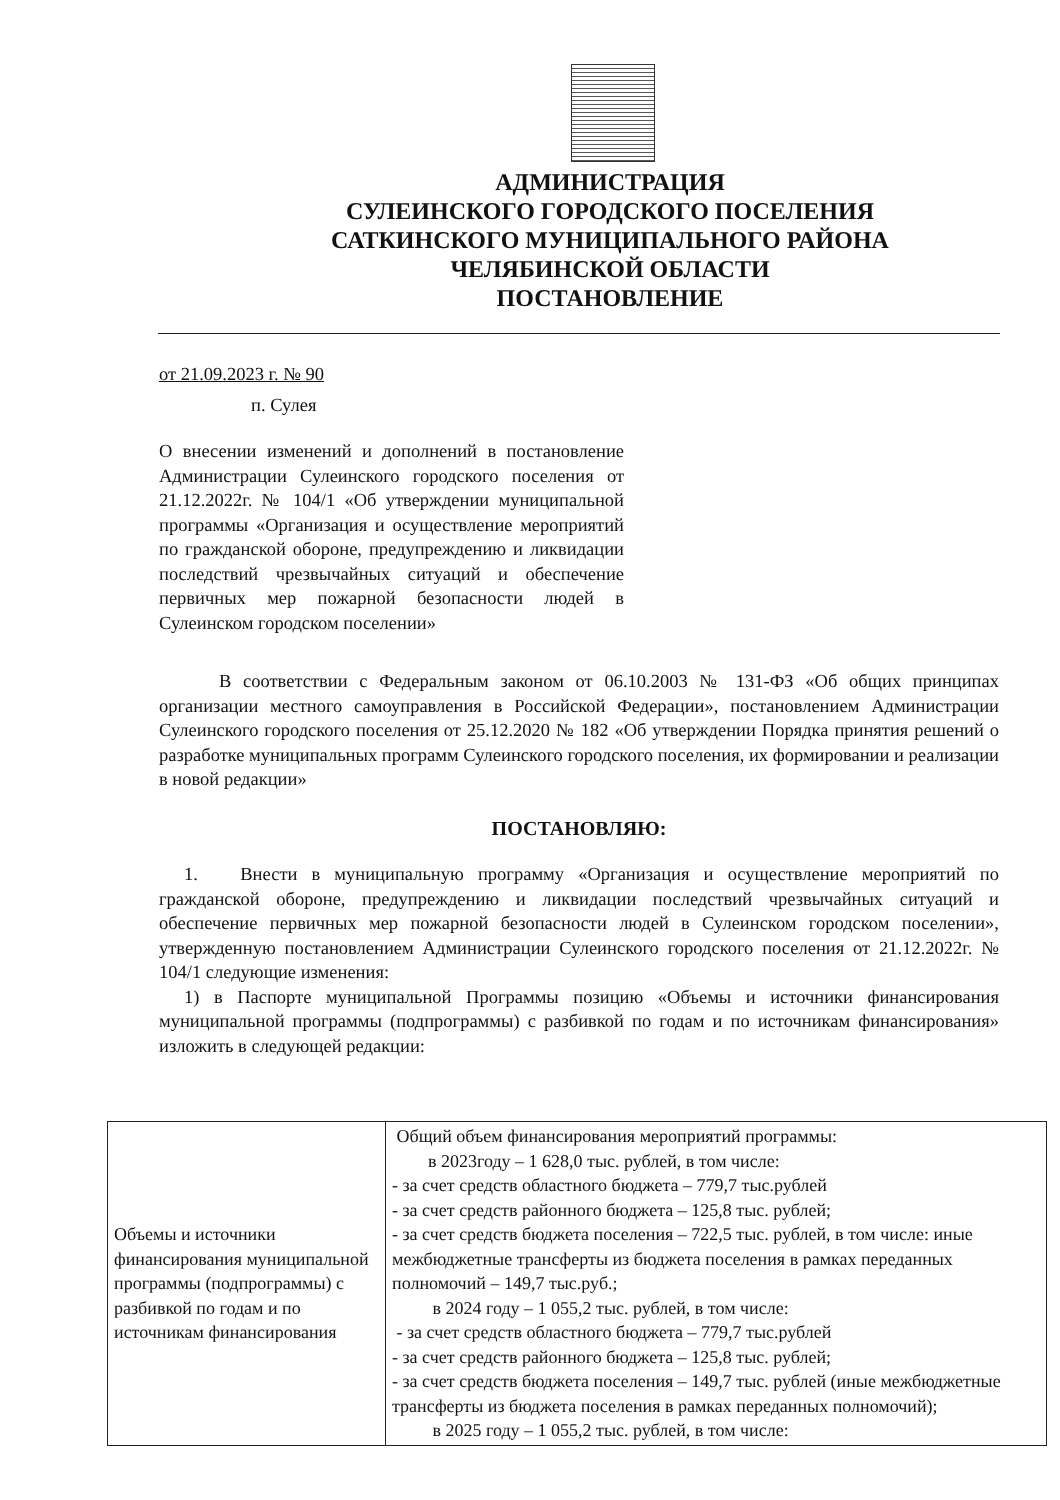АДМИНИСТРАЦИЯ
СУЛЕИНСКОГО ГОРОДСКОГО ПОСЕЛЕНИЯ
САТКИНСКОГО МУНИЦИПАЛЬНОГО РАЙОНА
ЧЕЛЯБИНСКОЙ ОБЛАСТИ
ПОСТАНОВЛЕНИЕ
от 21.09.2023 г. № 90
п. Сулея
О внесении изменений и дополнений в постановление Администрации Сулеинского городского поселения от 21.12.2022г. № 104/1 «Об утверждении муниципальной программы «Организация и осуществление мероприятий по гражданской обороне, предупреждению и ликвидации последствий чрезвычайных ситуаций и обеспечение первичных мер пожарной безопасности людей в Сулеинском городском поселении»
В соответствии с Федеральным законом от 06.10.2003 № 131-ФЗ «Об общих принципах организации местного самоуправления в Российской Федерации», постановлением Администрации Сулеинского городского поселения от 25.12.2020 № 182 «Об утверждении Порядка принятия решений о разработке муниципальных программ Сулеинского городского поселения, их формировании и реализации в новой редакции»
ПОСТАНОВЛЯЮ:
1. Внести в муниципальную программу «Организация и осуществление мероприятий по гражданской обороне, предупреждению и ликвидации последствий чрезвычайных ситуаций и обеспечение первичных мер пожарной безопасности людей в Сулеинском городском поселении», утвержденную постановлением Администрации Сулеинского городского поселения от 21.12.2022г. № 104/1 следующие изменения:
1) в Паспорте муниципальной Программы позицию «Объемы и источники финансирования муниципальной программы (подпрограммы) с разбивкой по годам и по источникам финансирования» изложить в следующей редакции:
| Объемы и источники финансирования муниципальной программы (подпрограммы) с разбивкой по годам и по источникам финансирования | Общий объем финансирования мероприятий программы: в 2023году – 1 628,0 тыс. рублей, в том числе: - за счет средств областного бюджета – 779,7 тыс.рублей - за счет средств районного бюджета – 125,8 тыс. рублей; - за счет средств бюджета поселения – 722,5 тыс. рублей, в том числе: иные межбюджетные трансферты из бюджета поселения в рамках переданных полномочий – 149,7 тыс.руб.; в 2024 году – 1 055,2 тыс. рублей, в том числе: - за счет средств областного бюджета – 779,7 тыс.рублей - за счет средств районного бюджета – 125,8 тыс. рублей; - за счет средств бюджета поселения – 149,7 тыс. рублей (иные межбюджетные трансферты из бюджета поселения в рамках переданных полномочий); в 2025 году – 1 055,2 тыс. рублей, в том числе: |